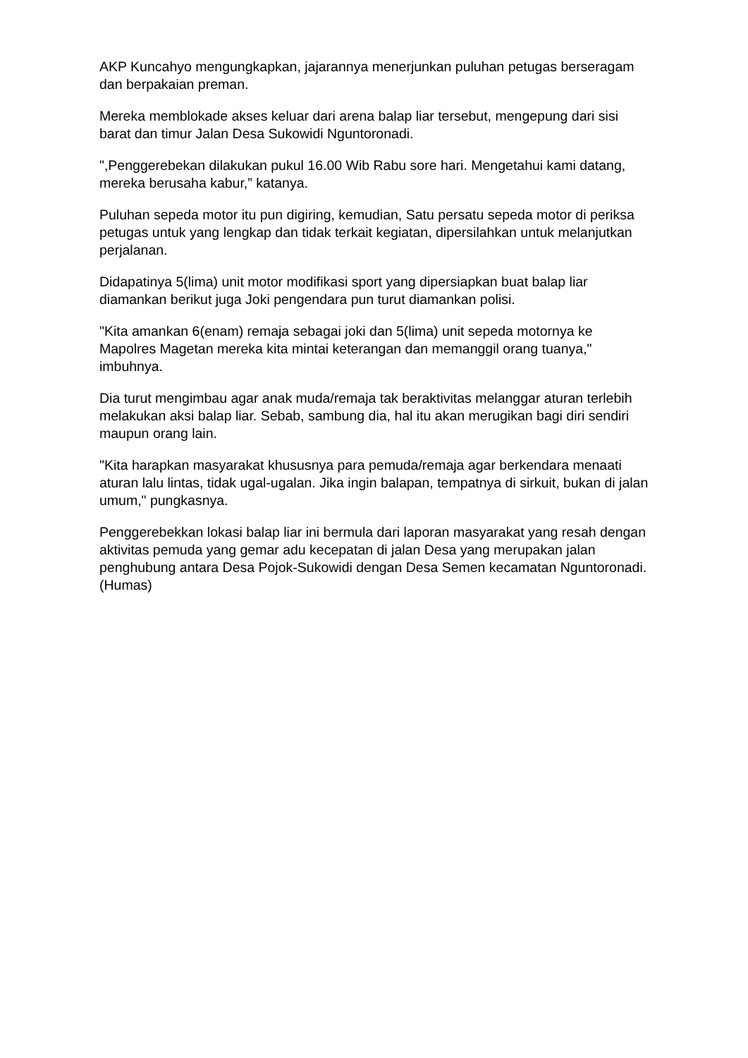AKP Kuncahyo mengungkapkan, jajarannya menerjunkan puluhan petugas berseragam dan berpakaian preman.
Mereka memblokade akses keluar dari arena balap liar tersebut, mengepung dari sisi barat dan timur Jalan Desa Sukowidi Nguntoronadi.
",Penggerebekan dilakukan pukul 16.00 Wib Rabu sore hari. Mengetahui kami datang, mereka berusaha kabur,” katanya.
Puluhan sepeda motor itu pun digiring, kemudian, Satu persatu sepeda motor di periksa petugas untuk yang lengkap dan tidak terkait kegiatan, dipersilahkan untuk melanjutkan perjalanan.
Didapatinya 5(lima) unit motor modifikasi sport yang dipersiapkan buat balap liar diamankan berikut juga Joki pengendara pun turut diamankan polisi.
"Kita amankan 6(enam) remaja sebagai joki dan 5(lima) unit sepeda motornya ke Mapolres Magetan mereka kita mintai keterangan dan memanggil orang tuanya," imbuhnya.
Dia turut mengimbau agar anak muda/remaja tak beraktivitas melanggar aturan terlebih melakukan aksi balap liar. Sebab, sambung dia, hal itu akan merugikan bagi diri sendiri maupun orang lain.
"Kita harapkan masyarakat khususnya para pemuda/remaja agar berkendara menaati aturan lalu lintas, tidak ugal-ugalan. Jika ingin balapan, tempatnya di sirkuit, bukan di jalan umum," pungkasnya.
Penggerebekkan lokasi balap liar ini bermula dari laporan masyarakat yang resah dengan aktivitas pemuda yang gemar adu kecepatan di jalan Desa yang merupakan jalan penghubung antara Desa Pojok-Sukowidi dengan Desa Semen kecamatan Nguntoronadi.(Humas)